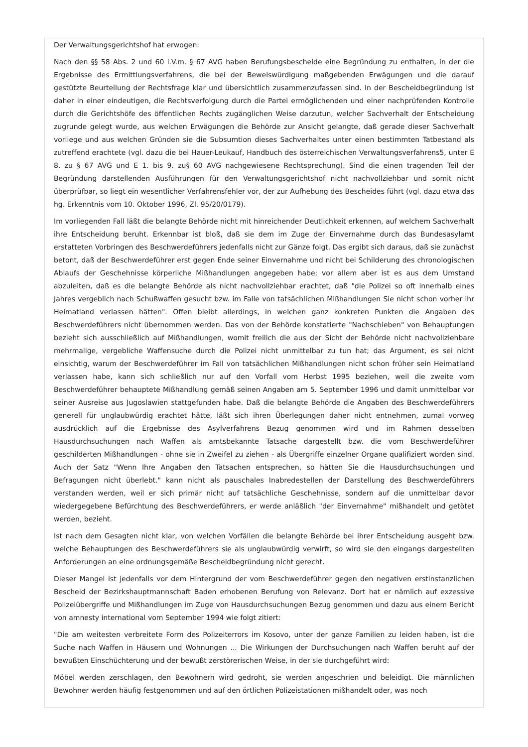Der Verwaltungsgerichtshof hat erwogen:
Nach den §§ 58 Abs. 2 und 60 i.V.m. § 67 AVG haben Berufungsbescheide eine Begründung zu enthalten, in der die Ergebnisse des Ermittlungsverfahrens, die bei der Beweiswürdigung maßgebenden Erwägungen und die darauf gestützte Beurteilung der Rechtsfrage klar und übersichtlich zusammenzufassen sind. In der Bescheidbegründung ist daher in einer eindeutigen, die Rechtsverfolgung durch die Partei ermöglichenden und einer nachprüfenden Kontrolle durch die Gerichtshöfe des öffentlichen Rechts zugänglichen Weise darzutun, welcher Sachverhalt der Entscheidung zugrunde gelegt wurde, aus welchen Erwägungen die Behörde zur Ansicht gelangte, daß gerade dieser Sachverhalt vorliege und aus welchen Gründen sie die Subsumtion dieses Sachverhaltes unter einen bestimmten Tatbestand als zutreffend erachtete (vgl. dazu die bei Hauer-Leukauf, Handbuch des österreichischen Verwaltungsverfahrens5, unter E 8. zu § 67 AVG und E 1. bis 9. zu§ 60 AVG nachgewiesene Rechtsprechung). Sind die einen tragenden Teil der Begründung darstellenden Ausführungen für den Verwaltungsgerichtshof nicht nachvollziehbar und somit nicht überprüfbar, so liegt ein wesentlicher Verfahrensfehler vor, der zur Aufhebung des Bescheides führt (vgl. dazu etwa das hg. Erkenntnis vom 10. Oktober 1996, Zl. 95/20/0179).
Im vorliegenden Fall läßt die belangte Behörde nicht mit hinreichender Deutlichkeit erkennen, auf welchem Sachverhalt ihre Entscheidung beruht. Erkennbar ist bloß, daß sie dem im Zuge der Einvernahme durch das Bundesasylamt erstatteten Vorbringen des Beschwerdeführers jedenfalls nicht zur Gänze folgt. Das ergibt sich daraus, daß sie zunächst betont, daß der Beschwerdeführer erst gegen Ende seiner Einvernahme und nicht bei Schilderung des chronologischen Ablaufs der Geschehnisse körperliche Mißhandlungen angegeben habe; vor allem aber ist es aus dem Umstand abzuleiten, daß es die belangte Behörde als nicht nachvollziehbar erachtet, daß "die Polizei so oft innerhalb eines Jahres vergeblich nach Schußwaffen gesucht bzw. im Falle von tatsächlichen Mißhandlungen Sie nicht schon vorher ihr Heimatland verlassen hätten". Offen bleibt allerdings, in welchen ganz konkreten Punkten die Angaben des Beschwerdeführers nicht übernommen werden. Das von der Behörde konstatierte "Nachschieben" von Behauptungen bezieht sich ausschließlich auf Mißhandlungen, womit freilich die aus der Sicht der Behörde nicht nachvollziehbare mehrmalige, vergebliche Waffensuche durch die Polizei nicht unmittelbar zu tun hat; das Argument, es sei nicht einsichtig, warum der Beschwerdeführer im Fall von tatsächlichen Mißhandlungen nicht schon früher sein Heimatland verlassen habe, kann sich schließlich nur auf den Vorfall vom Herbst 1995 beziehen, weil die zweite vom Beschwerdeführer behauptete Mißhandlung gemäß seinen Angaben am 5. September 1996 und damit unmittelbar vor seiner Ausreise aus Jugoslawien stattgefunden habe. Daß die belangte Behörde die Angaben des Beschwerdeführers generell für unglaubwürdig erachtet hätte, läßt sich ihren Überlegungen daher nicht entnehmen, zumal vorweg ausdrücklich auf die Ergebnisse des Asylverfahrens Bezug genommen wird und im Rahmen desselben Hausdurchsuchungen nach Waffen als amtsbekannte Tatsache dargestellt bzw. die vom Beschwerdeführer geschilderten Mißhandlungen - ohne sie in Zweifel zu ziehen - als Übergriffe einzelner Organe qualifiziert worden sind. Auch der Satz "Wenn Ihre Angaben den Tatsachen entsprechen, so hätten Sie die Hausdurchsuchungen und Befragungen nicht überlebt." kann nicht als pauschales Inabredestellen der Darstellung des Beschwerdeführers verstanden werden, weil er sich primär nicht auf tatsächliche Geschehnisse, sondern auf die unmittelbar davor wiedergegebene Befürchtung des Beschwerdeführers, er werde anläßlich "der Einvernahme" mißhandelt und getötet werden, bezieht.
Ist nach dem Gesagten nicht klar, von welchen Vorfällen die belangte Behörde bei ihrer Entscheidung ausgeht bzw. welche Behauptungen des Beschwerdeführers sie als unglaubwürdig verwirft, so wird sie den eingangs dargestellten Anforderungen an eine ordnungsgemäße Bescheidbegründung nicht gerecht.
Dieser Mangel ist jedenfalls vor dem Hintergrund der vom Beschwerdeführer gegen den negativen erstinstanzlichen Bescheid der Bezirkshauptmannschaft Baden erhobenen Berufung von Relevanz. Dort hat er nämlich auf exzessive Polizeiübergriffe und Mißhandlungen im Zuge von Hausdurchsuchungen Bezug genommen und dazu aus einem Bericht von amnesty international vom September 1994 wie folgt zitiert:
"Die am weitesten verbreitete Form des Polizeiterrors im Kosovo, unter der ganze Familien zu leiden haben, ist die Suche nach Waffen in Häusern und Wohnungen ... Die Wirkungen der Durchsuchungen nach Waffen beruht auf der bewußten Einschüchterung und der bewußt zerstörerischen Weise, in der sie durchgeführt wird:
Möbel werden zerschlagen, den Bewohnern wird gedroht, sie werden angeschrien und beleidigt. Die männlichen Bewohner werden häufig festgenommen und auf den örtlichen Polizeistationen mißhandelt oder, was noch